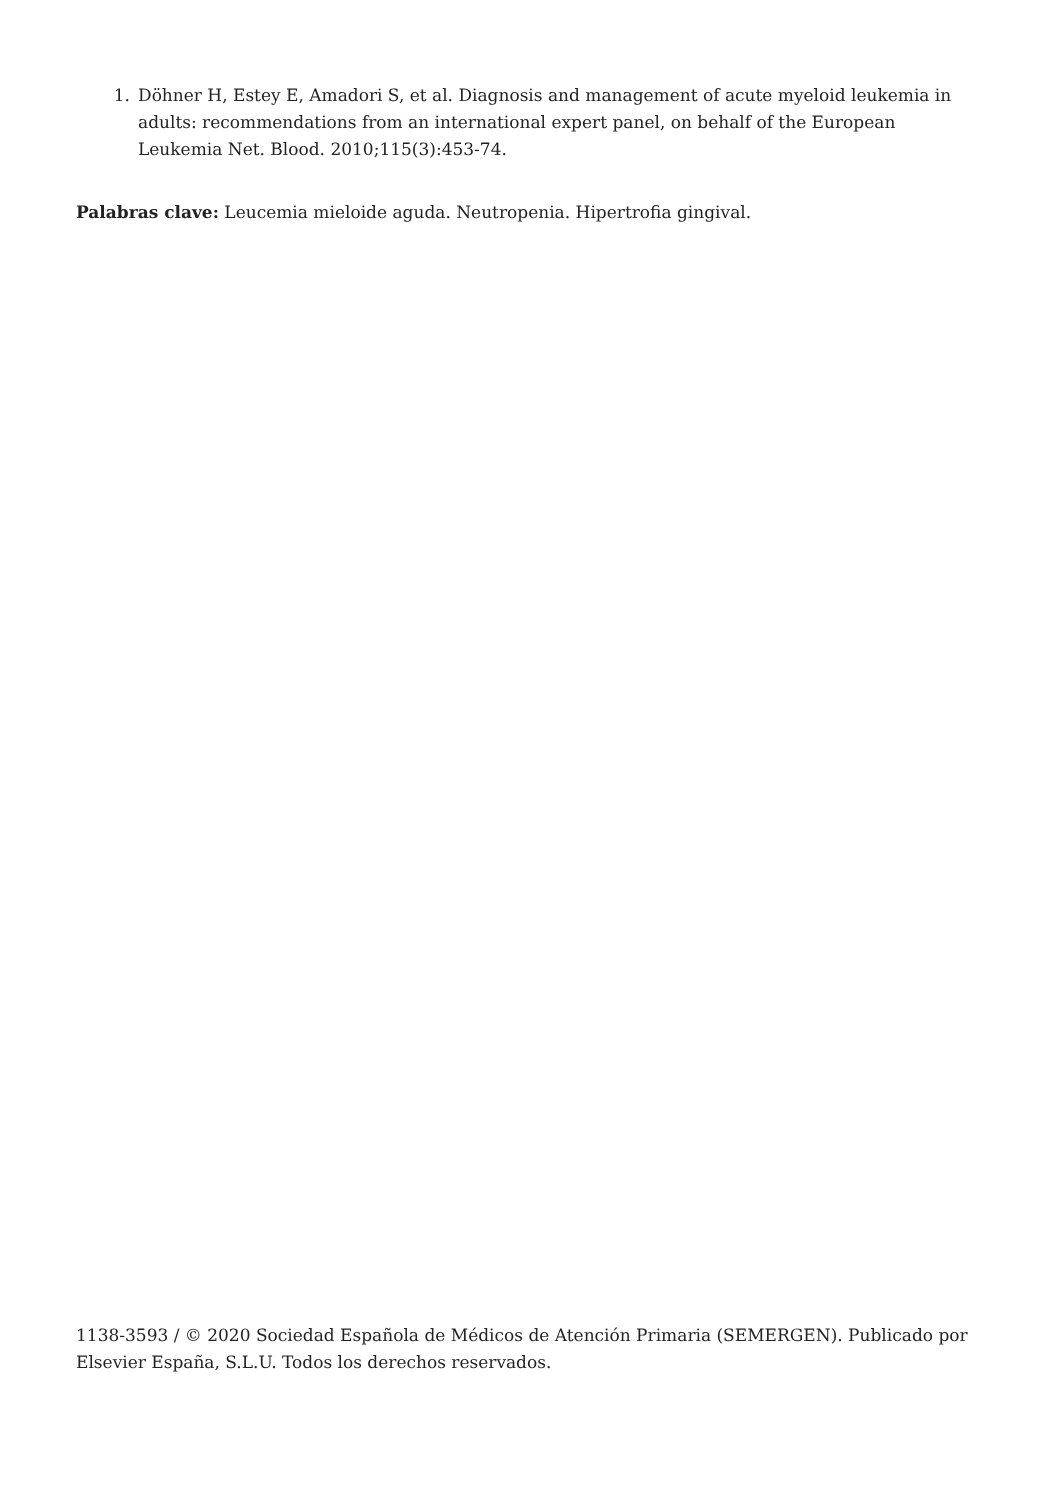1. Döhner H, Estey E, Amadori S, et al. Diagnosis and management of acute myeloid leukemia in adults: recommendations from an international expert panel, on behalf of the European Leukemia Net. Blood. 2010;115(3):453-74.
Palabras clave: Leucemia mieloide aguda. Neutropenia. Hipertrofia gingival.
1138-3593 / © 2020 Sociedad Española de Médicos de Atención Primaria (SEMERGEN). Publicado por Elsevier España, S.L.U. Todos los derechos reservados.